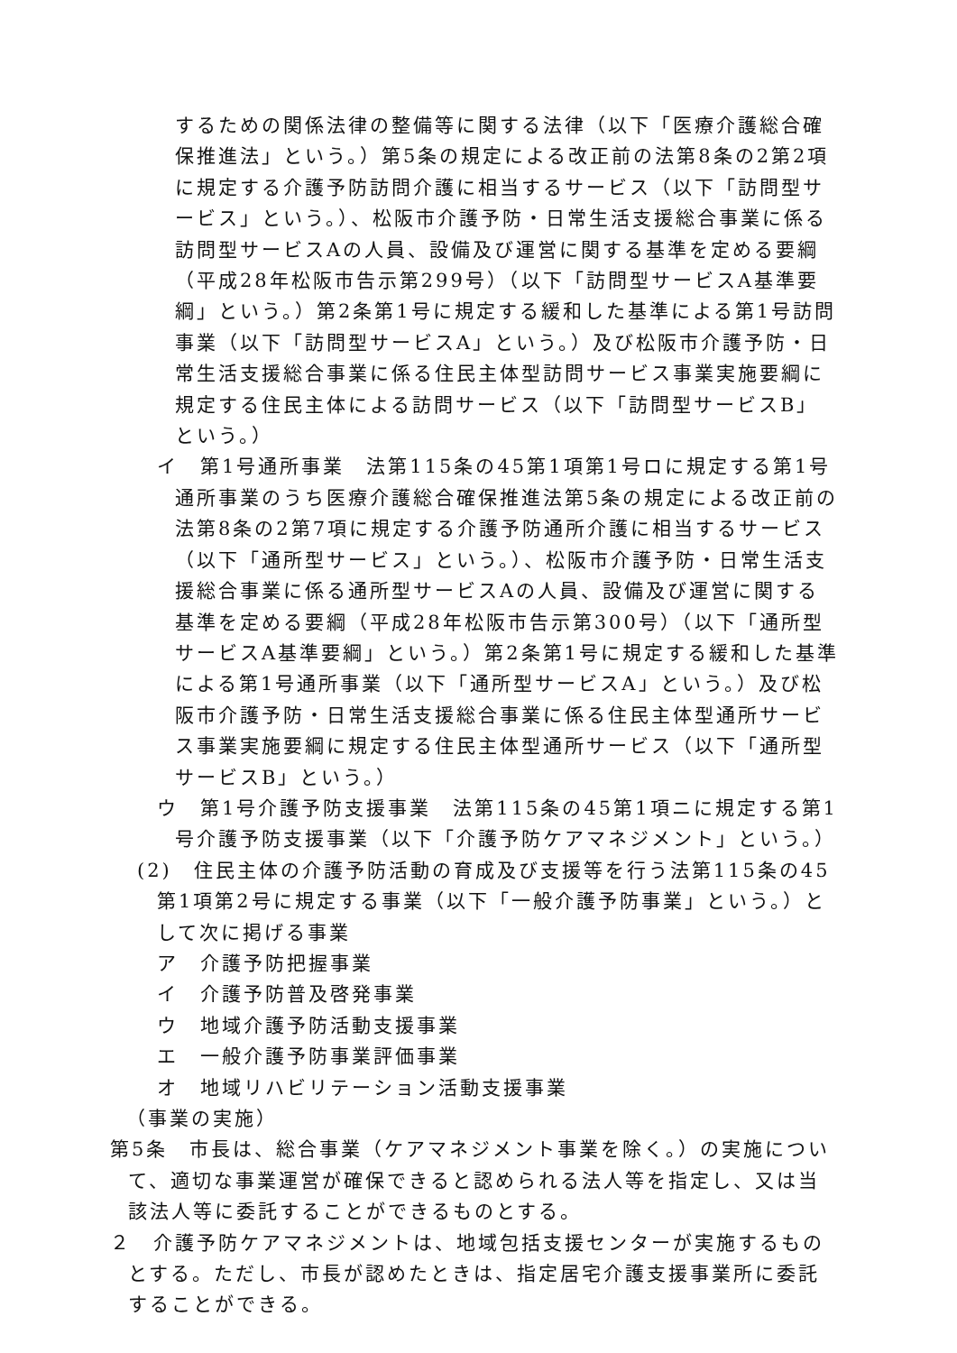するための関係法律の整備等に関する法律（以下「医療介護総合確保推進法」という。）第5条の規定による改正前の法第8条の2第2項に規定する介護予防訪問介護に相当するサービス（以下「訪問型サービス」という。）、松阪市介護予防・日常生活支援総合事業に係る訪問型サービスAの人員、設備及び運営に関する基準を定める要綱（平成28年松阪市告示第299号）（以下「訪問型サービスA基準要綱」という。）第2条第1号に規定する緩和した基準による第1号訪問事業（以下「訪問型サービスA」という。）及び松阪市介護予防・日常生活支援総合事業に係る住民主体型訪問サービス事業実施要綱に規定する住民主体による訪問サービス（以下「訪問型サービスB」という。）
イ　第1号通所事業　法第115条の45第1項第1号ロに規定する第1号通所事業のうち医療介護総合確保推進法第5条の規定による改正前の法第8条の2第7項に規定する介護予防通所介護に相当するサービス（以下「通所型サービス」という。）、松阪市介護予防・日常生活支援総合事業に係る通所型サービスAの人員、設備及び運営に関する基準を定める要綱（平成28年松阪市告示第300号）（以下「通所型サービスA基準要綱」という。）第2条第1号に規定する緩和した基準による第1号通所事業（以下「通所型サービスA」という。）及び松阪市介護予防・日常生活支援総合事業に係る住民主体型通所サービス事業実施要綱に規定する住民主体型通所サービス（以下「通所型サービスB」という。）
ウ　第1号介護予防支援事業　法第115条の45第1項ニに規定する第1号介護予防支援事業（以下「介護予防ケアマネジメント」という。）
(2)　住民主体の介護予防活動の育成及び支援等を行う法第115条の45第1項第2号に規定する事業（以下「一般介護予防事業」という。）として次に掲げる事業
ア　介護予防把握事業
イ　介護予防普及啓発事業
ウ　地域介護予防活動支援事業
エ　一般介護予防事業評価事業
オ　地域リハビリテーション活動支援事業
（事業の実施）
第5条　市長は、総合事業（ケアマネジメント事業を除く。）の実施について、適切な事業運営が確保できると認められる法人等を指定し、又は当該法人等に委託することができるものとする。
２　介護予防ケアマネジメントは、地域包括支援センターが実施するものとする。ただし、市長が認めたときは、指定居宅介護支援事業所に委託することができる。